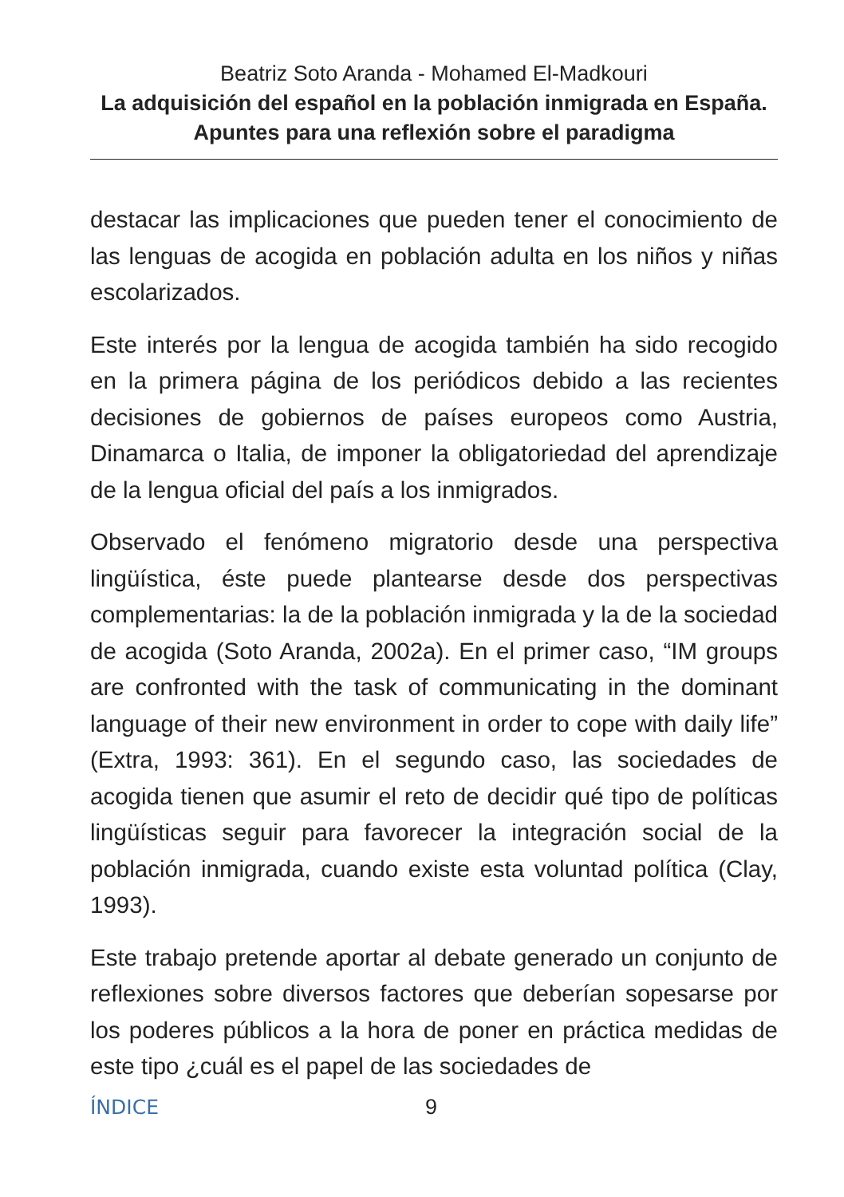Beatriz Soto Aranda - Mohamed El-Madkouri
La adquisición del español en la población inmigrada en España. Apuntes para una reflexión sobre el paradigma
destacar las implicaciones que pueden tener el conocimiento de las lenguas de acogida en población adulta en los niños y niñas escolarizados.
Este interés por la lengua de acogida también ha sido recogido en la primera página de los periódicos debido a las recientes decisiones de gobiernos de países europeos como Austria, Dinamarca o Italia, de imponer la obligatoriedad del aprendizaje de la lengua oficial del país a los inmigrados.
Observado el fenómeno migratorio desde una perspectiva lingüística, éste puede plantearse desde dos perspectivas complementarias: la de la población inmigrada y la de la sociedad de acogida (Soto Aranda, 2002a). En el primer caso, “IM groups are confronted with the task of communicating in the dominant language of their new environment in order to cope with daily life” (Extra, 1993: 361). En el segundo caso, las sociedades de acogida tienen que asumir el reto de decidir qué tipo de políticas lingüísticas seguir para favorecer la integración social de la población inmigrada, cuando existe esta voluntad política (Clay, 1993).
Este trabajo pretende aportar al debate generado un conjunto de reflexiones sobre diversos factores que deberían sopesarse por los poderes públicos a la hora de poner en práctica medidas de este tipo ¿cuál es el papel de las sociedades de
ÍNDICE 9